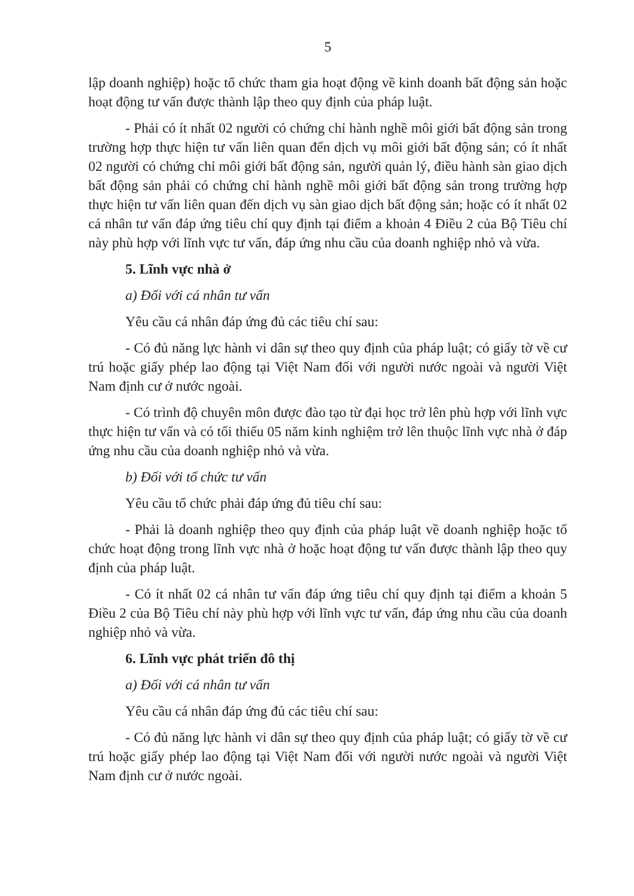5
lập doanh nghiệp) hoặc tổ chức tham gia hoạt động về kinh doanh bất động sản hoặc hoạt động tư vấn được thành lập theo quy định của pháp luật.
- Phải có ít nhất 02 người có chứng chỉ hành nghề môi giới bất động sản trong trường hợp thực hiện tư vấn liên quan đến dịch vụ môi giới bất động sản; có ít nhất 02 người có chứng chỉ môi giới bất động sản, người quản lý, điều hành sàn giao dịch bất động sản phải có chứng chỉ hành nghề môi giới bất động sản trong trường hợp thực hiện tư vấn liên quan đến dịch vụ sàn giao dịch bất động sản; hoặc có ít nhất 02 cá nhân tư vấn đáp ứng tiêu chí quy định tại điểm a khoản 4 Điều 2 của Bộ Tiêu chí này phù hợp với lĩnh vực tư vấn, đáp ứng nhu cầu của doanh nghiệp nhỏ và vừa.
5. Lĩnh vực nhà ở
a) Đối với cá nhân tư vấn
Yêu cầu cá nhân đáp ứng đủ các tiêu chí sau:
- Có đủ năng lực hành vi dân sự theo quy định của pháp luật; có giấy tờ về cư trú hoặc giấy phép lao động tại Việt Nam đối với người nước ngoài và người Việt Nam định cư ở nước ngoài.
- Có trình độ chuyên môn được đào tạo từ đại học trở lên phù hợp với lĩnh vực thực hiện tư vấn và có tối thiểu 05 năm kinh nghiệm trở lên thuộc lĩnh vực nhà ở đáp ứng nhu cầu của doanh nghiệp nhỏ và vừa.
b) Đối với tổ chức tư vấn
Yêu cầu tổ chức phải đáp ứng đủ tiêu chí sau:
- Phải là doanh nghiệp theo quy định của pháp luật về doanh nghiệp hoặc tổ chức hoạt động trong lĩnh vực nhà ở hoặc hoạt động tư vấn được thành lập theo quy định của pháp luật.
- Có ít nhất 02 cá nhân tư vấn đáp ứng tiêu chí quy định tại điểm a khoản 5 Điều 2 của Bộ Tiêu chí này phù hợp với lĩnh vực tư vấn, đáp ứng nhu cầu của doanh nghiệp nhỏ và vừa.
6. Lĩnh vực phát triển đô thị
a) Đối với cá nhân tư vấn
Yêu cầu cá nhân đáp ứng đủ các tiêu chí sau:
- Có đủ năng lực hành vi dân sự theo quy định của pháp luật; có giấy tờ về cư trú hoặc giấy phép lao động tại Việt Nam đối với người nước ngoài và người Việt Nam định cư ở nước ngoài.